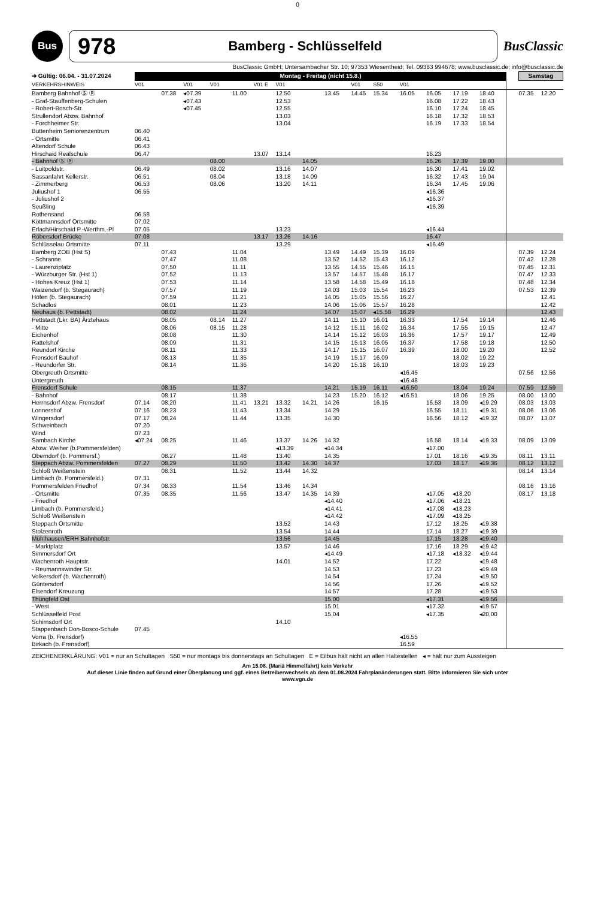0
Bus
978
Bamberg - Schlüsselfeld
BusClassic
BusClassic GmbH; Untersambacher Str. 10; 97353 Wiesentheid; Tel. 09383 994678; www.busclassic.de; info@busclassic.de
| ➔ Gültig: 06.04. - 31.07.2024 | Montag - Freitag (nicht 15.8.) | | | | | | | | | | | | | | | | Samstag | |
| --- | --- | --- | --- | --- | --- | --- | --- | --- | --- | --- | --- | --- | --- | --- | --- | --- | --- | --- |
| VERKEHRSHINWEIS | V01 | | V01 | V01 | | V01 E | V01 | | | V01 | S50 | V01 | | | | | | |
| Bamberg Bahnhof Ⓢ Ⓡ | | 07.38 | ◂07.39 | | 11.00 | | 12.50 | | 13.45 | 14.45 | 15.34 | 16.05 | 16.05 | 17.19 | 18.40 | | 07.35 | 12.20 |
| - Graf-Stauffenberg-Schulen | | | ◂07.43 | | | | 12.53 | | | | | | 16.08 | 17.22 | 18.43 | | | |
| - Robert-Bosch-Str. | | | ◂07.45 | | | | 12.55 | | | | | | 16.10 | 17.24 | 18.45 | | | |
| Strullendorf Abzw. Bahnhof | | | | | | | 13.03 | | | | | | 16.18 | 17.32 | 18.53 | | | |
| - Forchheimer Str. | | | | | | | 13.04 | | | | | | 16.19 | 17.33 | 18.54 | | | |
| Buttenheim Seniorenzentrum | 06.40 | | | | | | | | | | | | | | | | | |
| - Ortsmitte | 06.41 | | | | | | | | | | | | | | | | | |
| Altendorf Schule | 06.43 | | | | | | | | | | | | | | | | | |
| Hirschaid Realschule | 06.47 | | | | | 13.07 | 13.14 | | | | | | 16.23 | | | | | |
| - Bahnhof Ⓢ Ⓡ | | | | 08.00 | | | | 14.05 | | | | | 16.26 | 17.39 | 19.00 | | | |
| - Luitpoldstr. | 06.49 | | | 08.02 | | | 13.16 | 14.07 | | | | | 16.30 | 17.41 | 19.02 | | | |
| Sassanfahrt Kellerstr. | 06.51 | | | 08.04 | | | 13.18 | 14.09 | | | | | 16.32 | 17.43 | 19.04 | | | |
| - Zimmerberg | 06.53 | | | 08.06 | | | 13.20 | 14.11 | | | | | 16.34 | 17.45 | 19.06 | | | |
| Juliushof 1 | 06.55 | | | | | | | | | | | | ◂16.36 | | | | | |
| - Juliushof 2 | | | | | | | | | | | | | ◂16.37 | | | | | |
| Seußling | | | | | | | | | | | | | ◂16.39 | | | | | |
| Rothensand | 06.58 | | | | | | | | | | | | | | | | | |
| Köttmannsdorf Ortsmitte | 07.02 | | | | | | | | | | | | | | | | | |
| Erlach/Hirschaid P.-Werthm.-Pl | 07.05 | | | | | | 13.23 | | | | | | ◂16.44 | | | | | |
| Röbersdorf Brücke | 07.08 | | | | | 13.17 | 13.26 | 14.16 | | | | | 16.47 | | | | | |
| Schlüsselau Ortsmitte | 07.11 | | | | | | 13.29 | | | | | | ◂16.49 | | | | | |
| Bamberg ZOB (Hst S) | | 07.43 | | | 11.04 | | | | 13.49 | 14.49 | 15.39 | 16.09 | | | | | 07.39 | 12.24 |
| - Schranne | | 07.47 | | | 11.08 | | | | 13.52 | 14.52 | 15.43 | 16.12 | | | | | 07.42 | 12.28 |
| - Laurenziplatz | | 07.50 | | | 11.11 | | | | 13.55 | 14.55 | 15.46 | 16.15 | | | | | 07.45 | 12.31 |
| - Würzburger Str. (Hst 1) | | 07.52 | | | 11.13 | | | | 13.57 | 14.57 | 15.48 | 16.17 | | | | | 07.47 | 12.33 |
| - Hohes Kreuz (Hst 1) | | 07.53 | | | 11.14 | | | | 13.58 | 14.58 | 15.49 | 16.18 | | | | | 07.48 | 12.34 |
| Waizendorf (b. Stegaurach) | | 07.57 | | | 11.19 | | | | 14.03 | 15.03 | 15.54 | 16.23 | | | | | 07.53 | 12.39 |
| Höfen (b. Stegaurach) | | 07.59 | | | 11.21 | | | | 14.05 | 15.05 | 15.56 | 16.27 | | | | | | 12.41 |
| Schadlos | | 08.01 | | | 11.23 | | | | 14.06 | 15.06 | 15.57 | 16.28 | | | | | | 12.42 |
| Neuhaus (b. Pettstadt) | | 08.02 | | | 11.24 | | | | 14.07 | 15.07 | ◂15.58 | 16.29 | | | | | | 12.43 |
| Pettstadt (Lkr. BA) Ärztehaus | | 08.05 | | 08.14 | 11.27 | | | | 14.11 | 15.10 | 16.01 | 16.33 | | 17.54 | 19.14 | | | 12.46 |
| - Mitte | | 08.06 | | 08.15 | 11.28 | | | | 14.12 | 15.11 | 16.02 | 16.34 | | 17.55 | 19.15 | | | 12.47 |
| Eichenhof | | 08.08 | | | 11.30 | | | | 14.14 | 15.12 | 16.03 | 16.36 | | 17.57 | 19.17 | | | 12.49 |
| Rattelshof | | 08.09 | | | 11.31 | | | | 14.15 | 15.13 | 16.05 | 16.37 | | 17.58 | 19.18 | | | 12.50 |
| Reundorf Kirche | | 08.11 | | | 11.33 | | | | 14.17 | 15.15 | 16.07 | 16.39 | | 18.00 | 19.20 | | | 12.52 |
| Frensdorf Bauhof | | 08.13 | | | 11.35 | | | | 14.19 | 15.17 | 16.09 | | | 18.02 | 19.22 | | | |
| - Reundorfer Str. | | 08.14 | | | 11.36 | | | | 14.20 | 15.18 | 16.10 | | | 18.03 | 19.23 | | | |
| Obergreuth Ortsmitte | | | | | | | | | | | | ◂16.45 | | | | | 07.56 | 12.56 |
| Untergreuth | | | | | | | | | | | | ◂16.48 | | | | | | |
| Frensdorf Schule | | 08.15 | | | 11.37 | | | | 14.21 | 15.19 | 16.11 | ◂16.50 | | 18.04 | 19.24 | | 07.59 | 12.59 |
| - Bahnhof | | 08.17 | | | 11.38 | | | | 14.23 | 15.20 | 16.12 | ◂16.51 | | 18.06 | 19.25 | | 08.00 | 13.00 |
| Herrnsdorf Abzw. Frensdorf | 07.14 | 08.20 | | | 11.41 | 13.21 | 13.32 | 14.21 | 14.26 | | 16.15 | | 16.53 | 18.09 | ◂19.29 | | 08.03 | 13.03 |
| Lonnershof | 07.16 | 08.23 | | | 11.43 | | 13.34 | | 14.29 | | | | 16.55 | 18.11 | ◂19.31 | | 08.06 | 13.06 |
| Wingersdorf | 07.17 | 08.24 | | | 11.44 | | 13.35 | | 14.30 | | | | 16.56 | 18.12 | ◂19.32 | | 08.07 | 13.07 |
| Schweinbach | 07.20 | | | | | | | | | | | | | | | | | |
| Wind | 07.23 | | | | | | | | | | | | | | | | | |
| Sambach Kirche | ◂07.24 | 08.25 | | | 11.46 | | 13.37 | 14.26 | 14.32 | | | | 16.58 | 18.14 | ◂19.33 | | 08.09 | 13.09 |
| Abzw. Weiher (b.Pommersfelden) | | | | | | | ◂13.39 | | ◂14.34 | | | | ◂17.00 | | | | | |
| Oberndorf (b. Pommersf.) | | 08.27 | | | 11.48 | | 13.40 | | 14.35 | | | | 17.01 | 18.16 | ◂19.35 | | 08.11 | 13.11 |
| Steppach Abzw. Pommersfelden | 07.27 | 08.29 | | | 11.50 | | 13.42 | 14.30 | 14.37 | | | | 17.03 | 18.17 | ◂19.36 | | 08.12 | 13.12 |
| Schloß Weißenstein | | 08.31 | | | 11.52 | | 13.44 | 14.32 | | | | | | | | | 08.14 | 13.14 |
| Limbach (b. Pommersfeld.) | 07.31 | | | | | | | | | | | | | | | | | |
| Pommersfelden Friedhof | 07.34 | 08.33 | | | 11.54 | | 13.46 | 14.34 | | | | | | | | | 08.16 | 13.16 |
| - Ortsmitte | 07.35 | 08.35 | | | 11.56 | | 13.47 | 14.35 | 14.39 | | | | ◂17.05 | ◂18.20 | | | 08.17 | 13.18 |
| - Friedhof | | | | | | | | | ◂14.40 | | | | ◂17.06 | ◂18.21 | | | | |
| Limbach (b. Pommersfeld.) | | | | | | | | | ◂14.41 | | | | ◂17.08 | ◂18.23 | | | | |
| Schloß Weißenstein | | | | | | | | | ◂14.42 | | | | ◂17.09 | ◂18.25 | | | | |
| Steppach Ortsmitte | | | | | | | 13.52 | | 14.43 | | | | 17.12 | 18.25 | ◂19.38 | | | |
| Stolzenroth | | | | | | | 13.54 | | 14.44 | | | | 17.14 | 18.27 | ◂19.39 | | | |
| Mühlhausen/ERH Bahnhofstr. | | | | | | | 13.56 | | 14.45 | | | | 17.15 | 18.28 | ◂19.40 | | | |
| - Marktplatz | | | | | | | 13.57 | | 14.46 | | | | 17.16 | 18.29 | ◂19.42 | | | |
| Simmersdorf Ort | | | | | | | | | ◂14.49 | | | | ◂17.18 | ◂18.32 | ◂19.44 | | | |
| Wachenroth Hauptstr. | | | | | | | 14.01 | | 14.52 | | | | 17.22 | | ◂19.48 | | | |
| - Reumannswinder Str. | | | | | | | | | 14.53 | | | | 17.23 | | ◂19.49 | | | |
| Volkersdorf (b. Wachenroth) | | | | | | | | | 14.54 | | | | 17.24 | | ◂19.50 | | | |
| Güntersdorf | | | | | | | | | 14.56 | | | | 17.26 | | ◂19.52 | | | |
| Elsendorf Kreuzung | | | | | | | | | 14.57 | | | | 17.28 | | ◂19.53 | | | |
| Thüngfeld Ost | | | | | | | | | 15.00 | | | | ◂17.31 | | ◂19.56 | | | |
| - West | | | | | | | | | 15.01 | | | | ◂17.32 | | ◂19.57 | | | |
| Schlüsselfeld Post | | | | | | | | | 15.04 | | | | ◂17.35 | | ◂20.00 | | | |
| Schirnsdorf Ort | | | | | | | 14.10 | | | | | | | | | | | |
| Stappenbach Don-Bosco-Schule | 07.45 | | | | | | | | | | | | | | | | | |
| Vorra (b. Frensdorf) | | | | | | | | | | | | ◂16.55 | | | | | | |
| Birkach (b. Frensdorf) | | | | | | | | | | | | 16.59 | | | | | | |
ZEICHENERKLÄRUNG: V01 = nur an Schultagen S50 = nur montags bis donnerstags an Schultagen E = Eilbus hält nicht an allen Haltestellen ◂ = hält nur zum Aussteigen
Am 15.08. (Mariä Himmelfahrt) kein Verkehr
Auf dieser Linie finden auf Grund einer Überplanung und ggf. eines Betreiberwechsels ab dem 01.08.2024 Fahrplanänderungen statt. Bitte informieren Sie sich unter
www.vgn.de